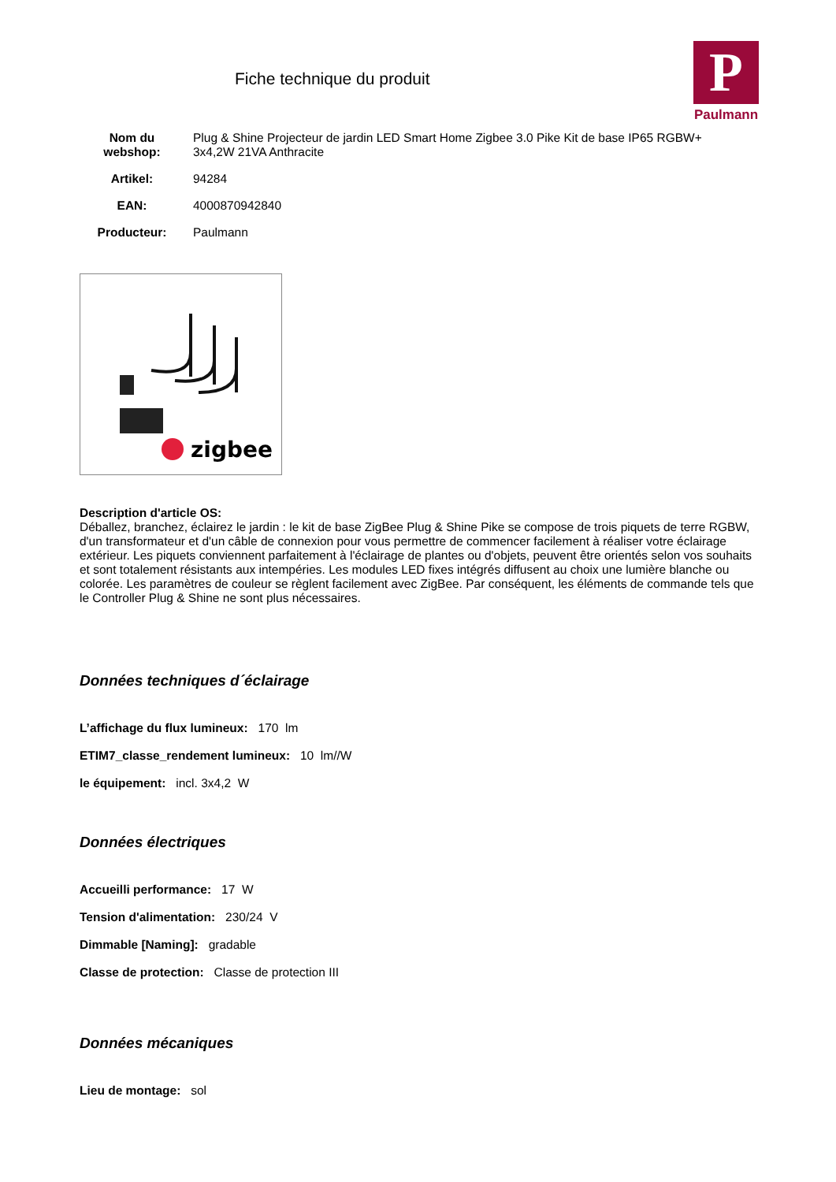Fiche technique du produit
P
Paulmann
| Nom du webshop: | Plug & Shine Projecteur de jardin LED Smart Home Zigbee 3.0 Pike Kit de base IP65 RGBW+ 3x4,2W 21VA Anthracite |
| Artikel: | 94284 |
| EAN: | 4000870942840 |
| Producteur: | Paulmann |
zigbee
Description d'article OS:
Déballez, branchez, éclairez le jardin : le kit de base ZigBee Plug & Shine Pike se compose de trois piquets de terre RGBW, d'un transformateur et d'un câble de connexion pour vous permettre de commencer facilement à réaliser votre éclairage extérieur. Les piquets conviennent parfaitement à l'éclairage de plantes ou d'objets, peuvent être orientés selon vos souhaits et sont totalement résistants aux intempéries. Les modules LED fixes intégrés diffusent au choix une lumière blanche ou colorée. Les paramètres de couleur se règlent facilement avec ZigBee. Par conséquent, les éléments de commande tels que le Controller Plug & Shine ne sont plus nécessaires.
Données techniques d´éclairage
L’affichage du flux lumineux: 170 lm
ETIM7_classe_rendement lumineux: 10 lm//W
le équipement: incl. 3x4,2 W
Données électriques
Accueilli performance: 17 W
Tension d'alimentation: 230/24 V
Dimmable [Naming]: gradable
Classe de protection: Classe de protection III
Données mécaniques
Lieu de montage: sol